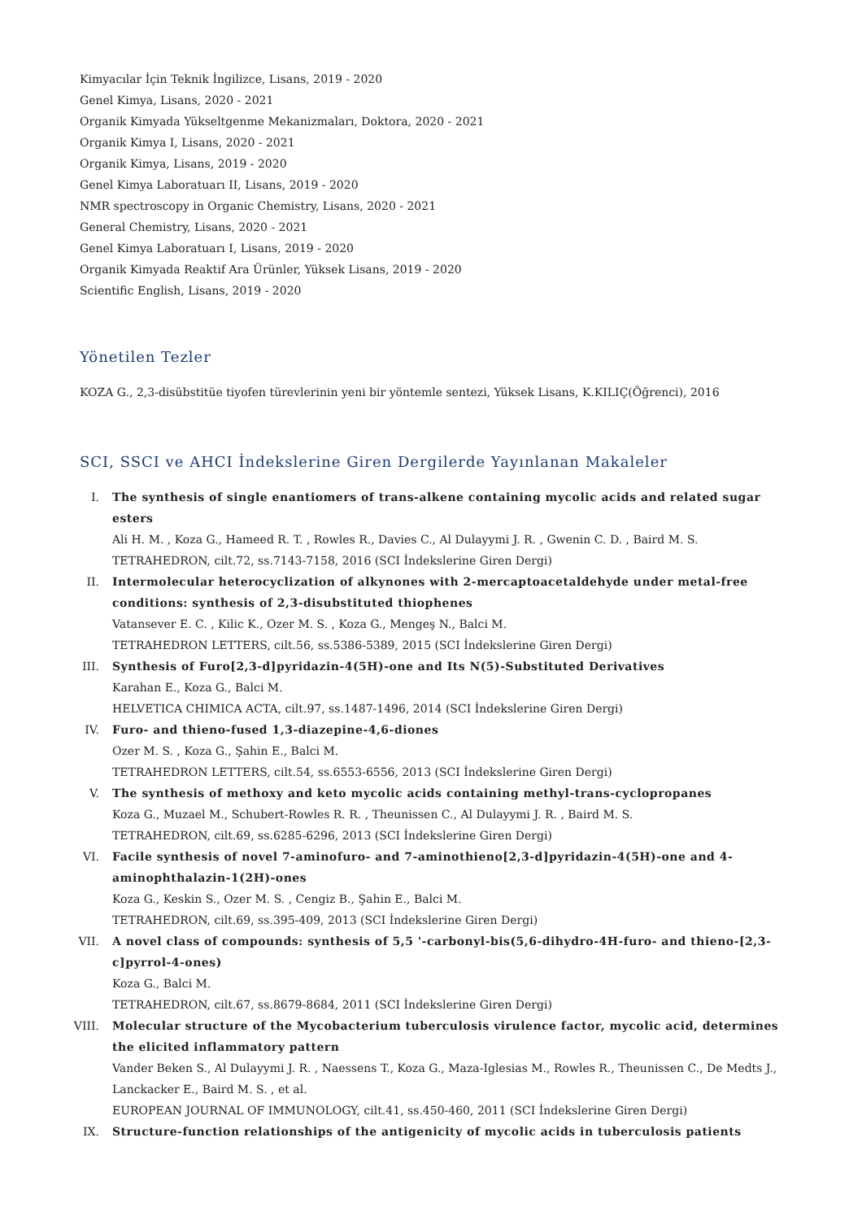Kimyacılar İçin Teknik İngilizce, Lisans, 2019 - 2020
Genel Kimya, Lisans, 2020 - 2021
Organik Kimyada Yükseltgenme Mekanizmaları, Doktora, 2020 - 2021
Organik Kimya I, Lisans, 2020 - 2021
Organik Kimya, Lisans, 2019 - 2020
Genel Kimya Laboratuarı II, Lisans, 2019 - 2020
NMR spectroscopy in Organic Chemistry, Lisans, 2020 - 2021
General Chemistry, Lisans, 2020 - 2021
Genel Kimya Laboratuarı I, Lisans, 2019 - 2020
Organik Kimyada Reaktif Ara Ürünler, Yüksek Lisans, 2019 - 2020
Scientific English, Lisans, 2019 - 2020
Yönetilen Tezler
KOZA G., 2,3-disübstitüe tiyofen türevlerinin yeni bir yöntemle sentezi, Yüksek Lisans, K.KILIÇ(Öğrenci), 2016
SCI, SSCI ve AHCI İndekslerine Giren Dergilerde Yayınlanan Makaleler
I. The synthesis of single enantiomers of trans-alkene containing mycolic acids and related sugar esters
Ali H. M. , Koza G., Hameed R. T. , Rowles R., Davies C., Al Dulayymi J. R. , Gwenin C. D. , Baird M. S.
TETRAHEDRON, cilt.72, ss.7143-7158, 2016 (SCI İndekslerine Giren Dergi)
II. Intermolecular heterocyclization of alkynones with 2-mercaptoacetaldehyde under metal-free conditions: synthesis of 2,3-disubstituted thiophenes
Vatansever E. C. , Kilic K., Ozer M. S. , Koza G., Mengeş N., Balci M.
TETRAHEDRON LETTERS, cilt.56, ss.5386-5389, 2015 (SCI İndekslerine Giren Dergi)
III. Synthesis of Furo[2,3-d]pyridazin-4(5H)-one and Its N(5)-Substituted Derivatives
Karahan E., Koza G., Balci M.
HELVETICA CHIMICA ACTA, cilt.97, ss.1487-1496, 2014 (SCI İndekslerine Giren Dergi)
IV. Furo- and thieno-fused 1,3-diazepine-4,6-diones
Ozer M. S. , Koza G., Şahin E., Balci M.
TETRAHEDRON LETTERS, cilt.54, ss.6553-6556, 2013 (SCI İndekslerine Giren Dergi)
V. The synthesis of methoxy and keto mycolic acids containing methyl-trans-cyclopropanes
Koza G., Muzael M., Schubert-Rowles R. R. , Theunissen C., Al Dulayymi J. R. , Baird M. S.
TETRAHEDRON, cilt.69, ss.6285-6296, 2013 (SCI İndekslerine Giren Dergi)
VI. Facile synthesis of novel 7-aminofuro- and 7-aminothieno[2,3-d]pyridazin-4(5H)-one and 4-aminophthalazin-1(2H)-ones
Koza G., Keskin S., Ozer M. S. , Cengiz B., Şahin E., Balci M.
TETRAHEDRON, cilt.69, ss.395-409, 2013 (SCI İndekslerine Giren Dergi)
VII. A novel class of compounds: synthesis of 5,5 '-carbonyl-bis(5,6-dihydro-4H-furo- and thieno-[2,3-c]pyrrol-4-ones)
Koza G., Balci M.
TETRAHEDRON, cilt.67, ss.8679-8684, 2011 (SCI İndekslerine Giren Dergi)
VIII. Molecular structure of the Mycobacterium tuberculosis virulence factor, mycolic acid, determines the elicited inflammatory pattern
Vander Beken S., Al Dulayymi J. R. , Naessens T., Koza G., Maza-Iglesias M., Rowles R., Theunissen C., De Medts J., Lanckacker E., Baird M. S. , et al.
EUROPEAN JOURNAL OF IMMUNOLOGY, cilt.41, ss.450-460, 2011 (SCI İndekslerine Giren Dergi)
IX. Structure-function relationships of the antigenicity of mycolic acids in tuberculosis patients